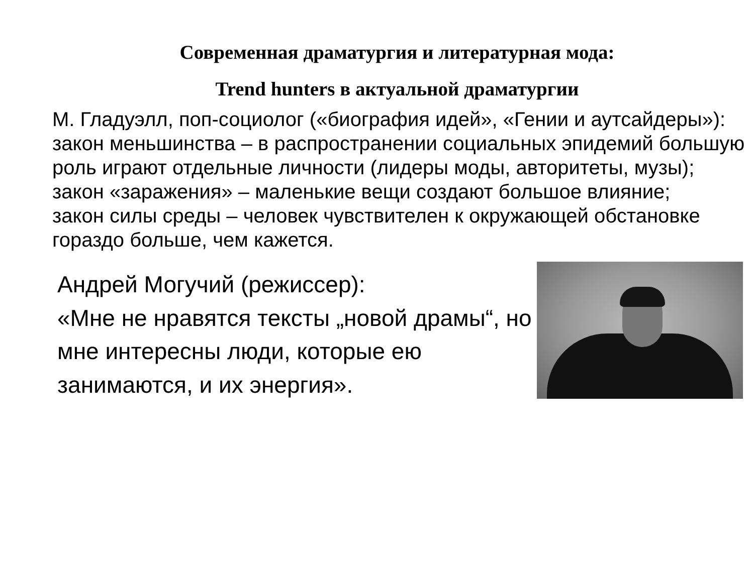Современная драматургия и литературная мода:
Trend hunters в актуальной драматургии
М. Гладуэлл, поп-социолог («биография идей», «Гении и аутсайдеры»):
закон меньшинства – в распространении социальных эпидемий большую роль играют отдельные личности (лидеры моды, авторитеты, музы);
закон «заражения» – маленькие вещи создают большое влияние;
закон силы среды – человек чувствителен к окружающей обстановке гораздо больше, чем кажется.
Андрей Могучий (режиссер):
«Мне не нравятся тексты „новой драмы“, но мне интересны люди, которые ею занимаются, и их энергия».